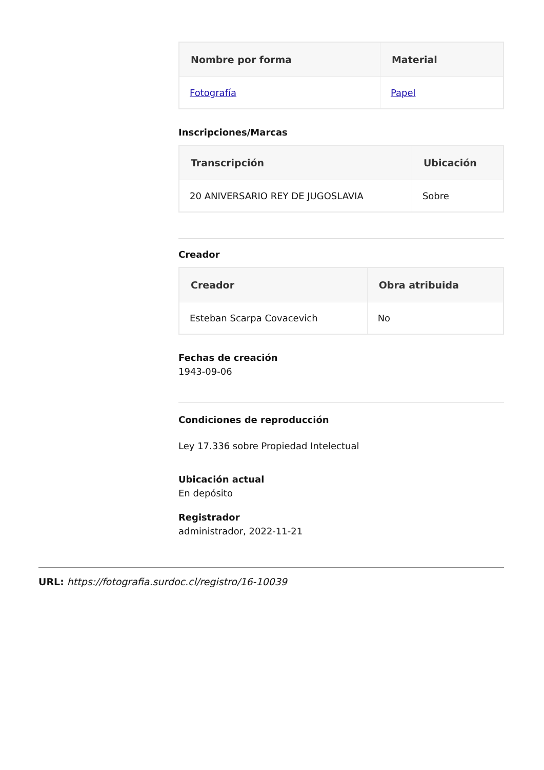| Nombre por forma | Material |
| --- | --- |
| Fotografía | Papel |
Inscripciones/Marcas
| Transcripción | Ubicación |
| --- | --- |
| 20 ANIVERSARIO REY DE JUGOSLAVIA | Sobre |
Creador
| Creador | Obra atribuida |
| --- | --- |
| Esteban Scarpa Covacevich | No |
Fechas de creación
1943-09-06
Condiciones de reproducción
Ley 17.336 sobre Propiedad Intelectual
Ubicación actual
En depósito
Registrador
administrador, 2022-11-21
URL: https://fotografia.surdoc.cl/registro/16-10039